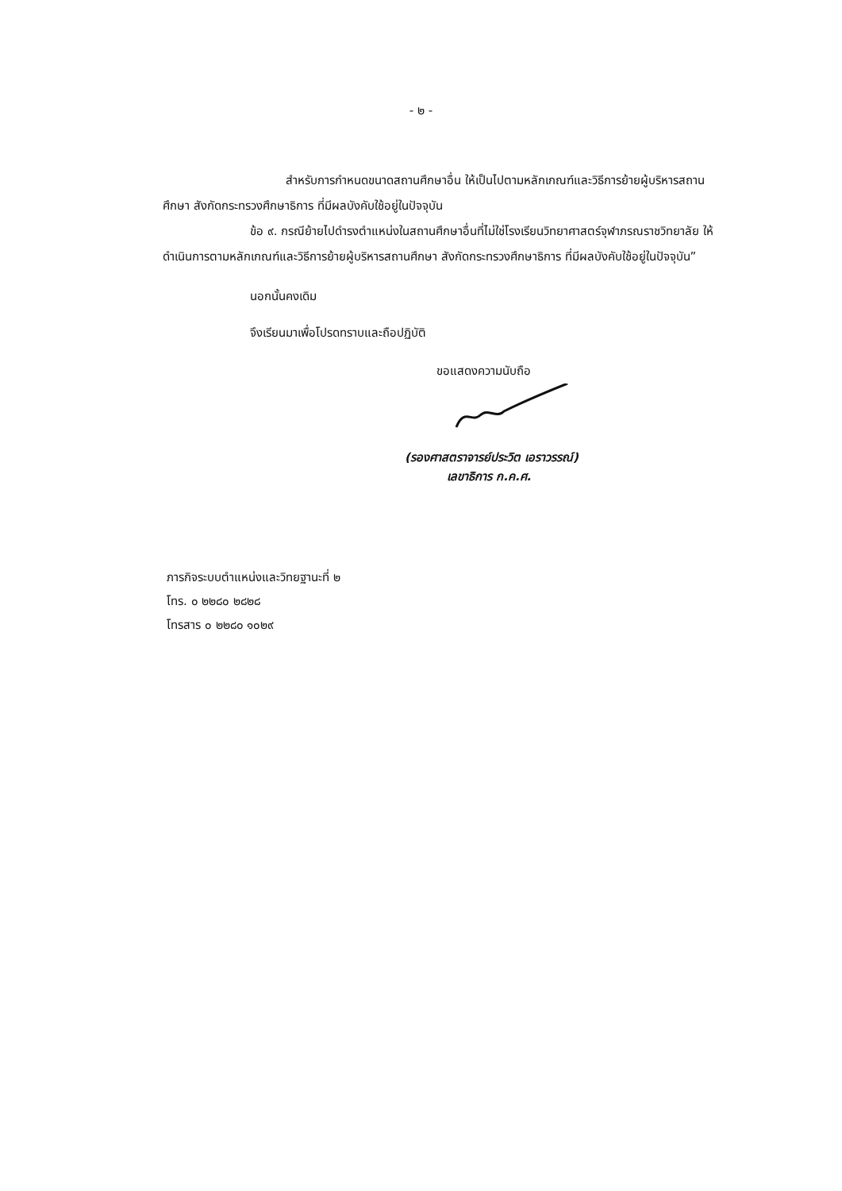- ๒ -
สำหรับการกำหนดขนาดสถานศึกษาอื่น ให้เป็นไปตามหลักเกณฑ์และวิธีการย้ายผู้บริหารสถานศึกษา สังกัดกระทรวงศึกษาธิการ ที่มีผลบังคับใช้อยู่ในปัจจุบัน
ข้อ ๙. กรณีย้ายไปดำรงตำแหน่งในสถานศึกษาอื่นที่ไม่ใช่โรงเรียนวิทยาศาสตร์จุฬาภรณราชวิทยาลัย ให้ดำเนินการตามหลักเกณฑ์และวิธีการย้ายผู้บริหารสถานศึกษา สังกัดกระทรวงศึกษาธิการ ที่มีผลบังคับใช้อยู่ในปัจจุบัน”
นอกนั้นคงเดิม
จึงเรียนมาเพื่อโปรดทราบและถือปฏิบัติ
ขอแสดงความนับถือ
(รองศาสตราจารย์ประวิต เอราวรรณ์)
เลขาธิการ ก.ค.ศ.
ภารกิจระบบตำแหน่งและวิทยฐานะที่ ๒
โทร. ๐ ๒๒๘๐ ๒๘๒๘
โทรสาร ๐ ๒๒๘๐ ๑๐๒๙